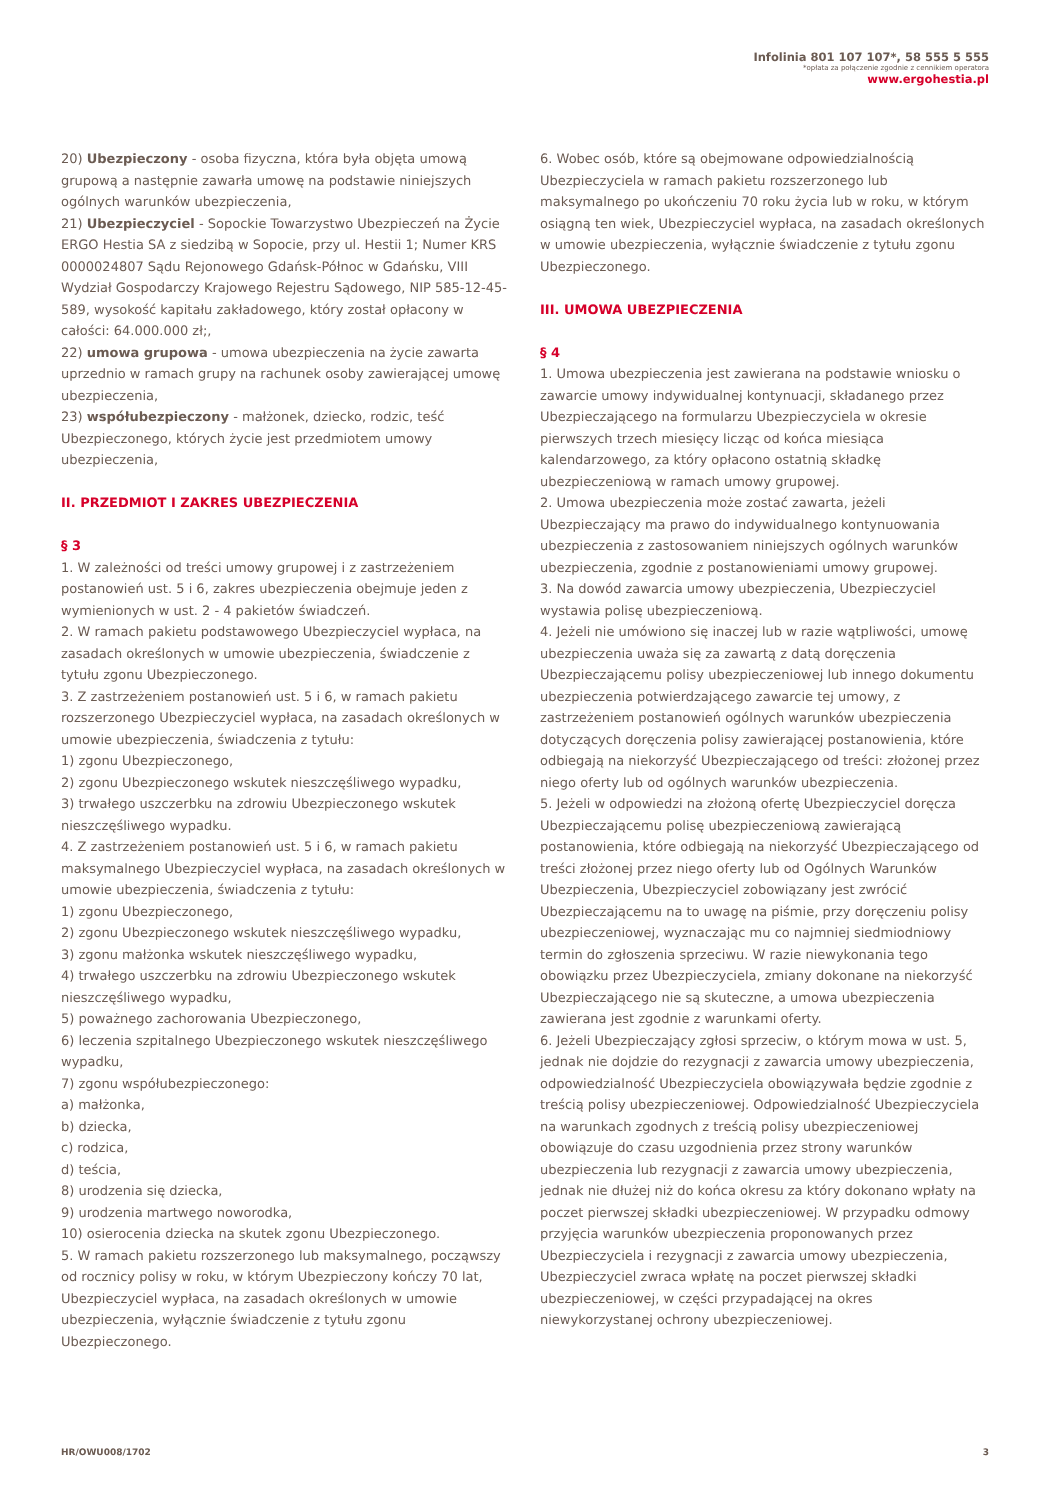Infolinia 801 107 107*, 58 555 5 555
*opłata za połączenie zgodnie z cennikiem operatora
www.ergohestia.pl
20) Ubezpieczony - osoba fizyczna, która była objęta umową grupową a następnie zawarła umowę na podstawie niniejszych ogólnych warunków ubezpieczenia,
21) Ubezpieczyciel - Sopockie Towarzystwo Ubezpieczeń na Życie ERGO Hestia SA z siedzibą w Sopocie, przy ul. Hestii 1; Numer KRS 0000024807 Sądu Rejonowego Gdańsk-Północ w Gdańsku, VIII Wydział Gospodarczy Krajowego Rejestru Sądowego, NIP 585-12-45-589, wysokość kapitału zakładowego, który został opłacony w całości: 64.000.000 zł;,
22) umowa grupowa - umowa ubezpieczenia na życie zawarta uprzednio w ramach grupy na rachunek osoby zawierającej umowę ubezpieczenia,
23) współubezpieczony - małżonek, dziecko, rodzic, teść Ubezpieczonego, których życie jest przedmiotem umowy ubezpieczenia,
II. PRZEDMIOT I ZAKRES UBEZPIECZENIA
§ 3
1. W zależności od treści umowy grupowej i z zastrzeżeniem postanowień ust. 5 i 6, zakres ubezpieczenia obejmuje jeden z wymienionych w ust. 2 - 4 pakietów świadczeń.
2. W ramach pakietu podstawowego Ubezpieczyciel wypłaca, na zasadach określonych w umowie ubezpieczenia, świadczenie z tytułu zgonu Ubezpieczonego.
3. Z zastrzeżeniem postanowień ust. 5 i 6, w ramach pakietu rozszerzonego Ubezpieczyciel wypłaca, na zasadach określonych w umowie ubezpieczenia, świadczenia z tytułu:
1) zgonu Ubezpieczonego,
2) zgonu Ubezpieczonego wskutek nieszczęśliwego wypadku,
3) trwałego uszczerbku na zdrowiu Ubezpieczonego wskutek nieszczęśliwego wypadku.
4. Z zastrzeżeniem postanowień ust. 5 i 6, w ramach pakietu maksymalnego Ubezpieczyciel wypłaca, na zasadach określonych w umowie ubezpieczenia, świadczenia z tytułu:
1) zgonu Ubezpieczonego,
2) zgonu Ubezpieczonego wskutek nieszczęśliwego wypadku,
3) zgonu małżonka wskutek nieszczęśliwego wypadku,
4) trwałego uszczerbku na zdrowiu Ubezpieczonego wskutek nieszczęśliwego wypadku,
5) poważnego zachorowania Ubezpieczonego,
6) leczenia szpitalnego Ubezpieczonego wskutek nieszczęśliwego wypadku,
7) zgonu współubezpieczonego:
a) małżonka,
b) dziecka,
c) rodzica,
d) teścia,
8) urodzenia się dziecka,
9) urodzenia martwego noworodka,
10) osierocenia dziecka na skutek zgonu Ubezpieczonego.
5. W ramach pakietu rozszerzonego lub maksymalnego, począwszy od rocznicy polisy w roku, w którym Ubezpieczony kończy 70 lat, Ubezpieczyciel wypłaca, na zasadach określonych w umowie ubezpieczenia, wyłącznie świadczenie z tytułu zgonu Ubezpieczonego.
6. Wobec osób, które są obejmowane odpowiedzialnością Ubezpieczyciela w ramach pakietu rozszerzonego lub maksymalnego po ukończeniu 70 roku życia lub w roku, w którym osiągną ten wiek, Ubezpieczyciel wypłaca, na zasadach określonych w umowie ubezpieczenia, wyłącznie świadczenie z tytułu zgonu Ubezpieczonego.
III. UMOWA UBEZPIECZENIA
§ 4
1. Umowa ubezpieczenia jest zawierana na podstawie wniosku o zawarcie umowy indywidualnej kontynuacji, składanego przez Ubezpieczającego na formularzu Ubezpieczyciela w okresie pierwszych trzech miesięcy licząc od końca miesiąca kalendarzowego, za który opłacono ostatnią składkę ubezpieczeniową w ramach umowy grupowej.
2. Umowa ubezpieczenia może zostać zawarta, jeżeli Ubezpieczający ma prawo do indywidualnego kontynuowania ubezpieczenia z zastosowaniem niniejszych ogólnych warunków ubezpieczenia, zgodnie z postanowieniami umowy grupowej.
3. Na dowód zawarcia umowy ubezpieczenia, Ubezpieczyciel wystawia polisę ubezpieczeniową.
4. Jeżeli nie umówiono się inaczej lub w razie wątpliwości, umowę ubezpieczenia uważa się za zawartą z datą doręczenia Ubezpieczającemu polisy ubezpieczeniowej lub innego dokumentu ubezpieczenia potwierdzającego zawarcie tej umowy, z zastrzeżeniem postanowień ogólnych warunków ubezpieczenia dotyczących doręczenia polisy zawierającej postanowienia, które odbiegają na niekorzyść Ubezpieczającego od treści: złożonej przez niego oferty lub od ogólnych warunków ubezpieczenia.
5. Jeżeli w odpowiedzi na złożoną ofertę Ubezpieczyciel doręcza Ubezpieczającemu polisę ubezpieczeniową zawierającą postanowienia, które odbiegają na niekorzyść Ubezpieczającego od treści złożonej przez niego oferty lub od Ogólnych Warunków Ubezpieczenia, Ubezpieczyciel zobowiązany jest zwrócić Ubezpieczającemu na to uwagę na piśmie, przy doręczeniu polisy ubezpieczeniowej, wyznaczając mu co najmniej siedmiodniowy termin do zgłoszenia sprzeciwu. W razie niewykonania tego obowiązku przez Ubezpieczyciela, zmiany dokonane na niekorzyść Ubezpieczającego nie są skuteczne, a umowa ubezpieczenia zawierana jest zgodnie z warunkami oferty.
6. Jeżeli Ubezpieczający zgłosi sprzeciw, o którym mowa w ust. 5, jednak nie dojdzie do rezygnacji z zawarcia umowy ubezpieczenia, odpowiedzialność Ubezpieczyciela obowiązywała będzie zgodnie z treścią polisy ubezpieczeniowej. Odpowiedzialność Ubezpieczyciela na warunkach zgodnych z treścią polisy ubezpieczeniowej obowiązuje do czasu uzgodnienia przez strony warunków ubezpieczenia lub rezygnacji z zawarcia umowy ubezpieczenia, jednak nie dłużej niż do końca okresu za który dokonano wpłaty na poczet pierwszej składki ubezpieczeniowej. W przypadku odmowy przyjęcia warunków ubezpieczenia proponowanych przez Ubezpieczyciela i rezygnacji z zawarcia umowy ubezpieczenia, Ubezpieczyciel zwraca wpłatę na poczet pierwszej składki ubezpieczeniowej, w części przypadającej na okres niewykorzystanej ochrony ubezpieczeniowej.
HR/OWU008/1702 3